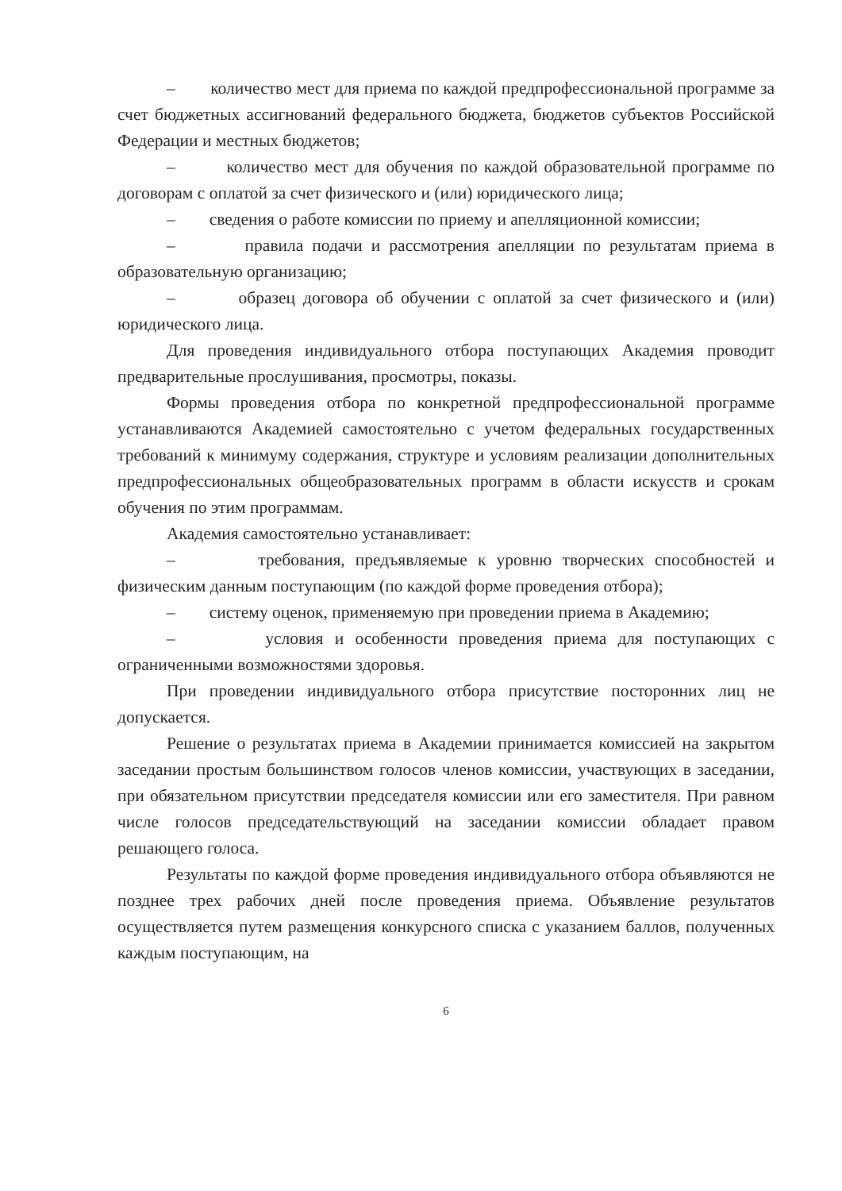– количество мест для приема по каждой предпрофессиональной программе за счет бюджетных ассигнований федерального бюджета, бюджетов субъектов Российской Федерации и местных бюджетов;
– количество мест для обучения по каждой образовательной программе по договорам с оплатой за счет физического и (или) юридического лица;
– сведения о работе комиссии по приему и апелляционной комиссии;
– правила подачи и рассмотрения апелляции по результатам приема в образовательную организацию;
– образец договора об обучении с оплатой за счет физического и (или) юридического лица.
Для проведения индивидуального отбора поступающих Академия проводит предварительные прослушивания, просмотры, показы.
Формы проведения отбора по конкретной предпрофессиональной программе устанавливаются Академией самостоятельно с учетом федеральных государственных требований к минимуму содержания, структуре и условиям реализации дополнительных предпрофессиональных общеобразовательных программ в области искусств и срокам обучения по этим программам.
Академия самостоятельно устанавливает:
– требования, предъявляемые к уровню творческих способностей и физическим данным поступающим (по каждой форме проведения отбора);
– систему оценок, применяемую при проведении приема в Академию;
– условия и особенности проведения приема для поступающих с ограниченными возможностями здоровья.
При проведении индивидуального отбора присутствие посторонних лиц не допускается.
Решение о результатах приема в Академии принимается комиссией на закрытом заседании простым большинством голосов членов комиссии, участвующих в заседании, при обязательном присутствии председателя комиссии или его заместителя. При равном числе голосов председательствующий на заседании комиссии обладает правом решающего голоса.
Результаты по каждой форме проведения индивидуального отбора объявляются не позднее трех рабочих дней после проведения приема. Объявление результатов осуществляется путем размещения конкурсного списка с указанием баллов, полученных каждым поступающим, на
6